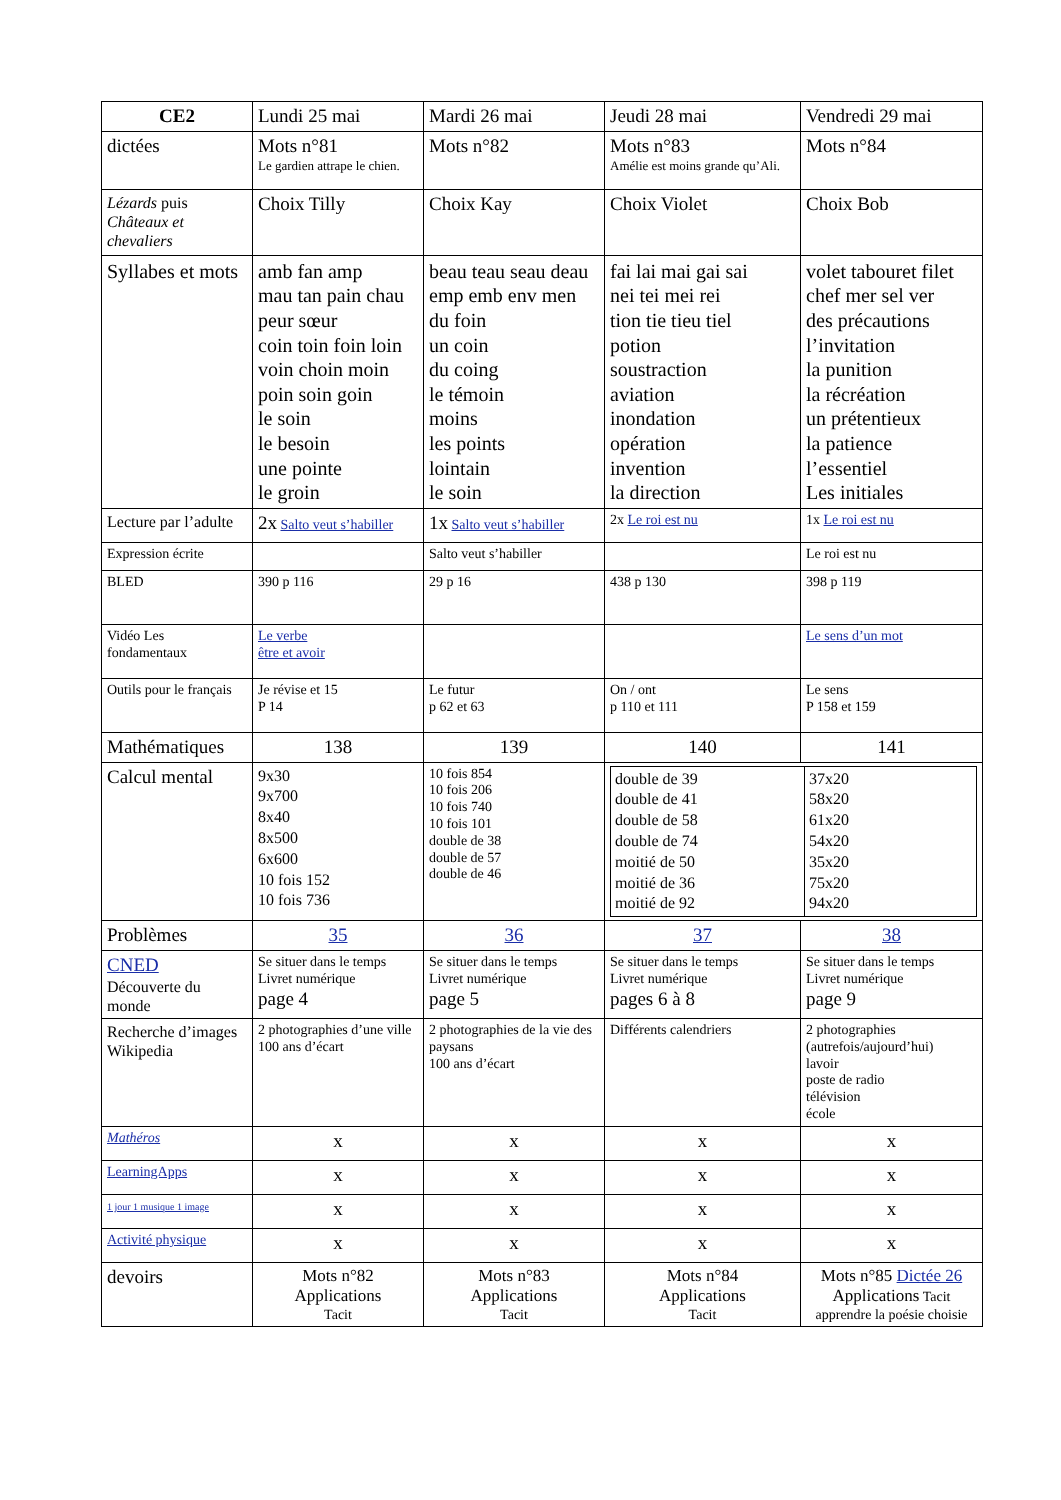| CE2 | Lundi 25 mai | Mardi 26 mai | Jeudi 28 mai | Vendredi 29 mai |
| --- | --- | --- | --- | --- |
| dictées | Mots n°81 Le gardien attrape le chien. | Mots n°82 | Mots n°83 Amélie est moins grande qu’Ali. | Mots n°84 |
| Lézards puis Châteaux et chevaliers | Choix Tilly | Choix Kay | Choix Violet | Choix Bob |
| Syllabes et mots | amb fan amp mau tan pain chau peur sœur coin toin foin loin voin choin moin poin soin goin le soin le besoin une pointe le groin | beau teau seau deau emp emb env men du foin un coin du coing le témoin moins les points lointain le soin | fai lai mai gai sai nei tei mei rei tion tie tieu tiel potion soustraction aviation inondation opération invention la direction | volet tabouret filet chef mer sel ver des précautions l’invitation la punition la récréation un prétentieux la patience l’essentiel Les initiales |
| Lecture par l’adulte | 2x Salto veut s’habiller | 1x Salto veut s’habiller | 2x Le roi est nu | 1x Le roi est nu |
| Expression écrite | | Salto veut s’habiller | | Le roi est nu |
| BLED | 390 p 116 | 29 p 16 | 438 p 130 | 398 p 119 |
| Vidéo Les fondamentaux | Le verbe être et avoir | | | Le sens d’un mot |
| Outils pour le français | Je révise et 15 P 14 | Le futur p 62 et 63 | On / ont p 110 et 111 | Le sens P 158 et 159 |
| Mathématiques | 138 | 139 | 140 | 141 |
| Calcul mental | 9x30 9x700 8x40 8x500 6x600 10 fois 152 10 fois 736 | 10 fois 854 10 fois 206 10 fois 740 10 fois 101 double de 38 double de 57 double de 46 | / double de 39 double de 41 double de 58 double de 74 moitié de 50 moitié de 36 moitié de 92 / 37x20 58x20 61x20 54x20 35x20 75x20 94x20 / | |
| Problèmes | 35 | 36 | 37 | 38 |
| CNED Découverte du monde | Se situer dans le temps Livret numérique page 4 | Se situer dans le temps Livret numérique page 5 | Se situer dans le temps Livret numérique pages 6 à 8 | Se situer dans le temps Livret numérique page 9 |
| Recherche d’images Wikipedia | 2 photographies d’une ville 100 ans d’écart | 2 photographies de la vie des paysans 100 ans d’écart | Différents calendriers | 2 photographies (autrefois/aujourd’hui) lavoir poste de radio télévision école |
| Mathéros | x | x | x | x |
| LearningApps | x | x | x | x |
| 1 jour 1 musique 1 image | x | x | x | x |
| Activité physique | x | x | x | x |
| devoirs | Mots n°82 Applications Tacit | Mots n°83 Applications Tacit | Mots n°84 Applications Tacit | Mots n°85 Dictée 26 Applications Tacit apprendre la poésie choisie |